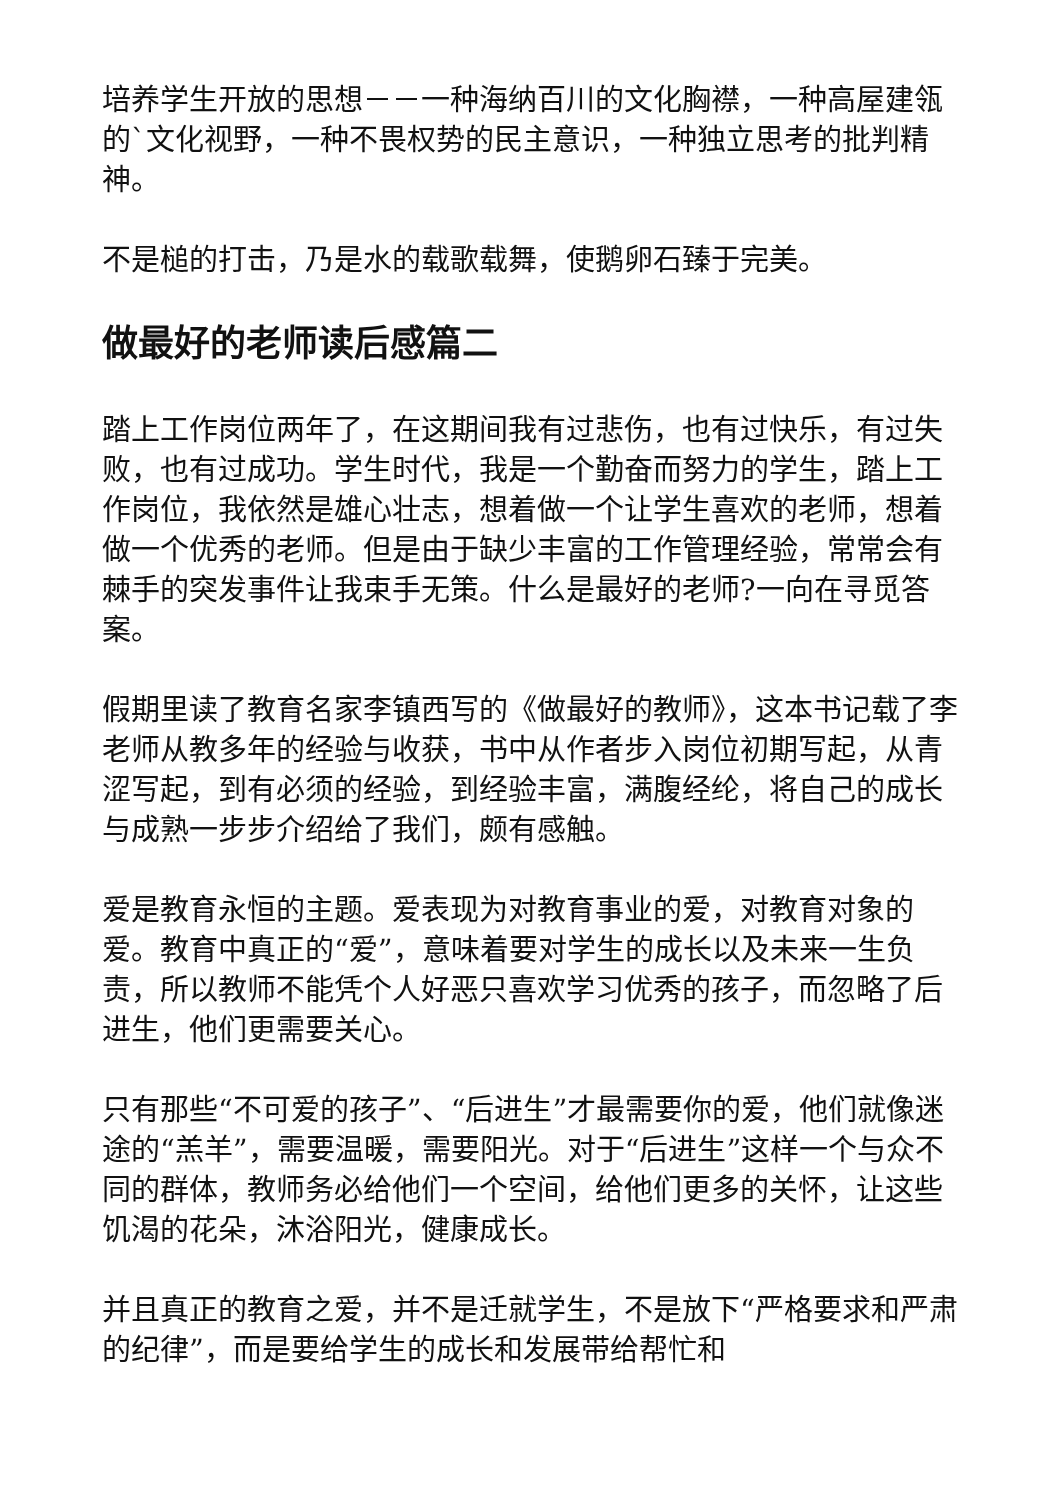培养学生开放的思想－－一种海纳百川的文化胸襟，一种高屋建瓴的`文化视野，一种不畏权势的民主意识，一种独立思考的批判精神。
不是槌的打击，乃是水的载歌载舞，使鹅卵石臻于完美。
做最好的老师读后感篇二
踏上工作岗位两年了，在这期间我有过悲伤，也有过快乐，有过失败，也有过成功。学生时代，我是一个勤奋而努力的学生，踏上工作岗位，我依然是雄心壮志，想着做一个让学生喜欢的老师，想着做一个优秀的老师。但是由于缺少丰富的工作管理经验，常常会有棘手的突发事件让我束手无策。什么是最好的老师?一向在寻觅答案。
假期里读了教育名家李镇西写的《做最好的教师》，这本书记载了李老师从教多年的经验与收获，书中从作者步入岗位初期写起，从青涩写起，到有必须的经验，到经验丰富，满腹经纶，将自己的成长与成熟一步步介绍给了我们，颇有感触。
爱是教育永恒的主题。爱表现为对教育事业的爱，对教育对象的爱。教育中真正的“爱”，意味着要对学生的成长以及未来一生负责，所以教师不能凭个人好恶只喜欢学习优秀的孩子，而忽略了后进生，他们更需要关心。
只有那些“不可爱的孩子”、“后进生”才最需要你的爱，他们就像迷途的“羔羊”，需要温暖，需要阳光。对于“后进生”这样一个与众不同的群体，教师务必给他们一个空间，给他们更多的关怀，让这些饥渴的花朵，沐浴阳光，健康成长。
并且真正的教育之爱，并不是迁就学生，不是放下“严格要求和严肃的纪律”，而是要给学生的成长和发展带给帮忙和